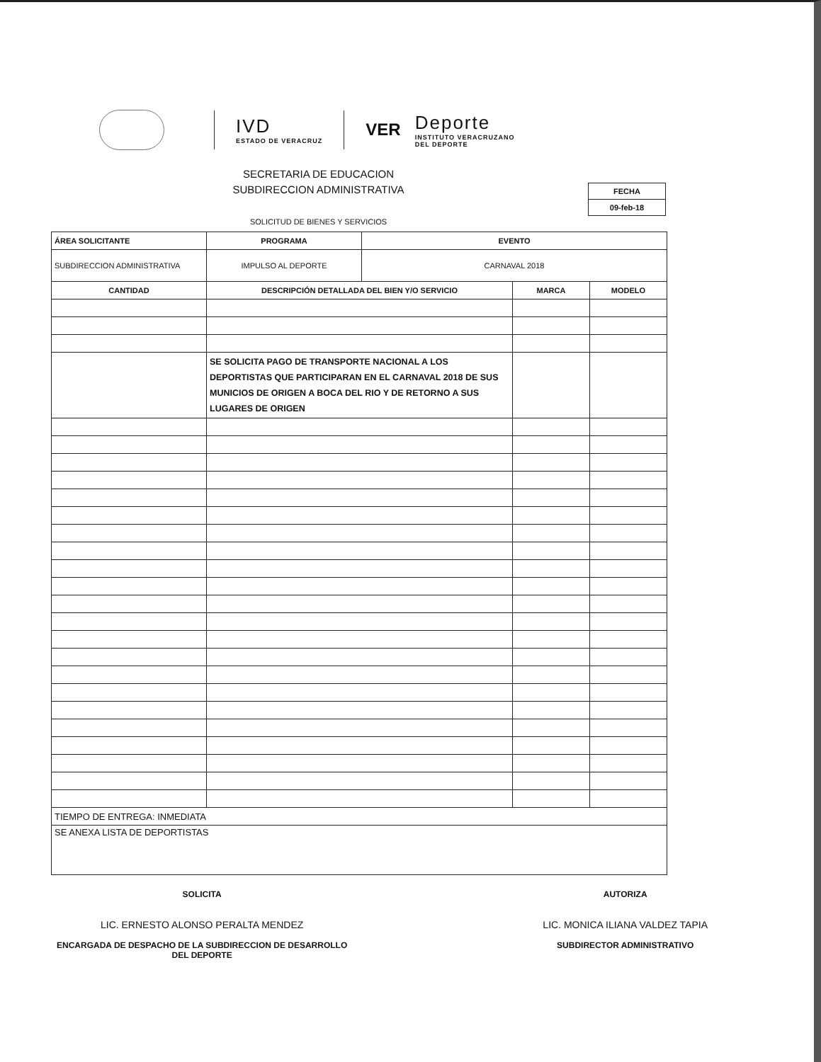IVD
ESTADO DE VERACRUZ
VER
Deporte
INSTITUTO VERACRUZANO
DEL DEPORTE
SECRETARIA DE EDUCACION
SUBDIRECCION ADMINISTRATIVA
FECHA
09-feb-18
SOLICITUD DE BIENES Y SERVICIOS
| ÁREA SOLICITANTE | PROGRAMA | EVENTO | | |
| --- | --- | --- | --- | --- |
| SUBDIRECCION ADMINISTRATIVA | IMPULSO AL DEPORTE | CARNAVAL 2018 | | |
| CANTIDAD | DESCRIPCIÓN DETALLADA DEL BIEN Y/O SERVICIO | | MARCA | MODELO |
| | SE SOLICITA PAGO DE TRANSPORTE NACIONAL A LOS DEPORTISTAS QUE PARTICIPARAN EN EL CARNAVAL 2018 DE SUS MUNICIOS DE ORIGEN A BOCA DEL RIO Y DE RETORNO A SUS LUGARES DE ORIGEN | | | |
| TIEMPO DE ENTREGA: INMEDIATA | | | | |
| SE ANEXA LISTA DE DEPORTISTAS | | | | |
SOLICITA
LIC. ERNESTO ALONSO PERALTA MENDEZ
ENCARGADA DE DESPACHO DE LA SUBDIRECCION DE DESARROLLO
DEL DEPORTE
AUTORIZA
LIC. MONICA ILIANA VALDEZ TAPIA
SUBDIRECTOR ADMINISTRATIVO